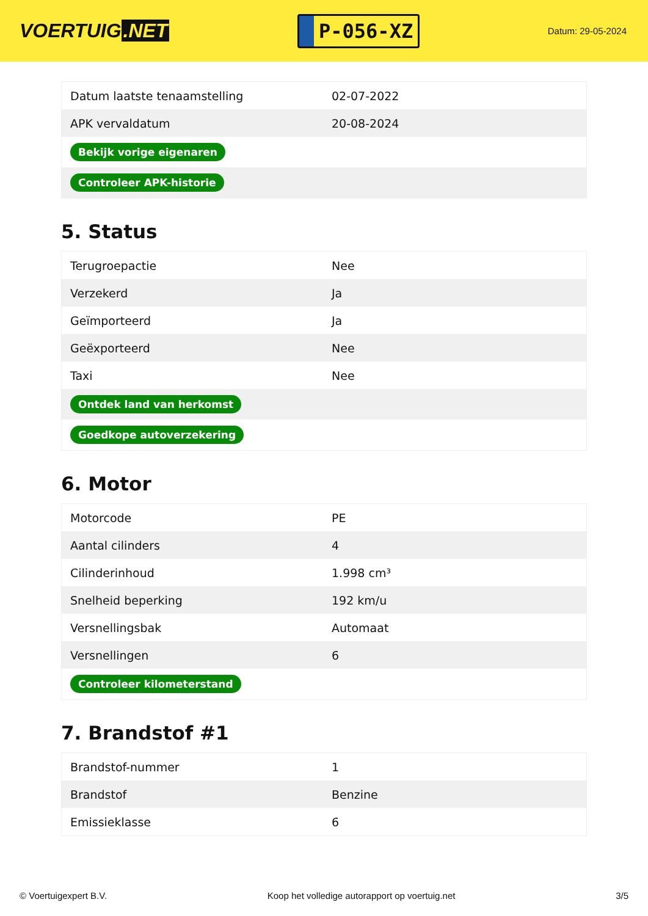VOERTUIG.NET
P-056-XZ
Datum: 29-05-2024
| Datum laatste tenaamstelling | 02-07-2022 |
| APK vervaldatum | 20-08-2024 |
| Bekijk vorige eigenaren | |
| Controleer APK-historie | |
5. Status
| Terugroepactie | Nee |
| Verzekerd | Ja |
| Geïmporteerd | Ja |
| Geëxporteerd | Nee |
| Taxi | Nee |
| Ontdek land van herkomst | |
| Goedkope autoverzekering | |
6. Motor
| Motorcode | PE |
| Aantal cilinders | 4 |
| Cilinderinhoud | 1.998 cm³ |
| Snelheid beperking | 192 km/u |
| Versnellingsbak | Automaat |
| Versnellingen | 6 |
| Controleer kilometerstand | |
7. Brandstof #1
| Brandstof-nummer | 1 |
| Brandstof | Benzine |
| Emissieklasse | 6 |
© Voertuigexpert B.V. Koop het volledige autorapport op voertuig.net 3/5